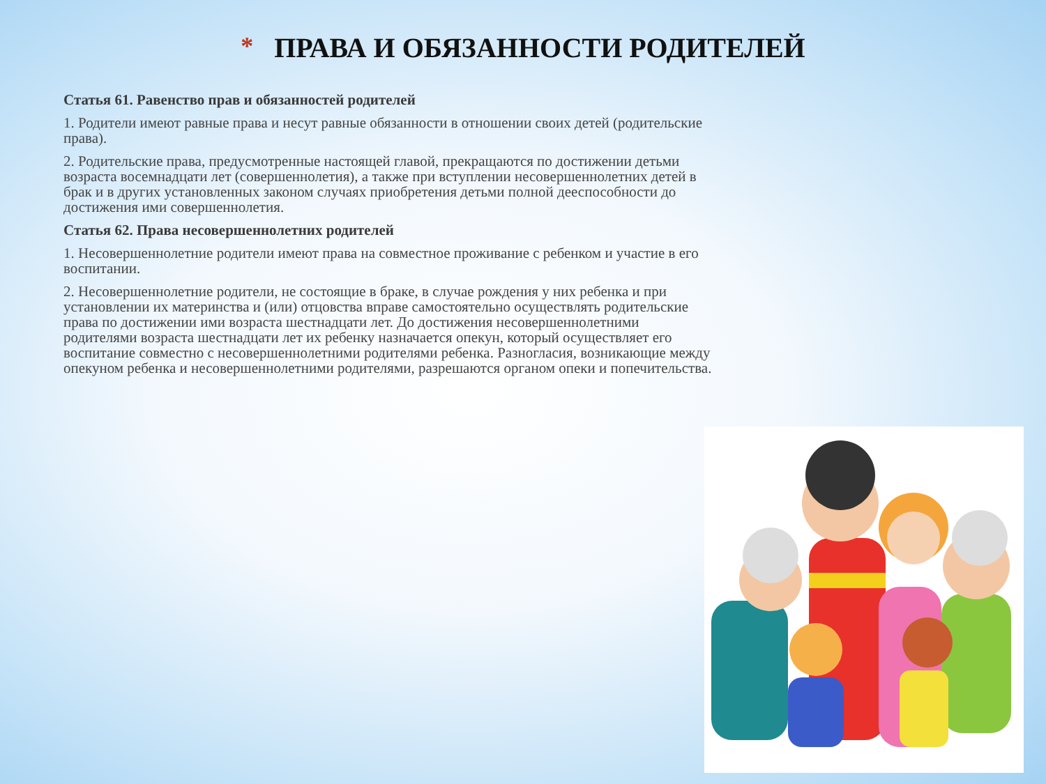* ПРАВА И ОБЯЗАННОСТИ РОДИТЕЛЕЙ
Статья 61. Равенство прав и обязанностей родителей
1. Родители имеют равные права и несут равные обязанности в отношении своих детей (родительские права).
2. Родительские права, предусмотренные настоящей главой, прекращаются по достижении детьми возраста восемнадцати лет (совершеннолетия), а также при вступлении несовершеннолетних детей в брак и в других установленных законом случаях приобретения детьми полной дееспособности до достижения ими совершеннолетия.
Статья 62. Права несовершеннолетних родителей
1. Несовершеннолетние родители имеют права на совместное проживание с ребенком и участие в его воспитании.
2. Несовершеннолетние родители, не состоящие в браке, в случае рождения у них ребенка и при установлении их материнства и (или) отцовства вправе самостоятельно осуществлять родительские права по достижении ими возраста шестнадцати лет. До достижения несовершеннолетними родителями возраста шестнадцати лет их ребенку назначается опекун, который осуществляет его воспитание совместно с несовершеннолетними родителями ребенка. Разногласия, возникающие между опекуном ребенка и несовершеннолетними родителями, разрешаются органом опеки и попечительства.